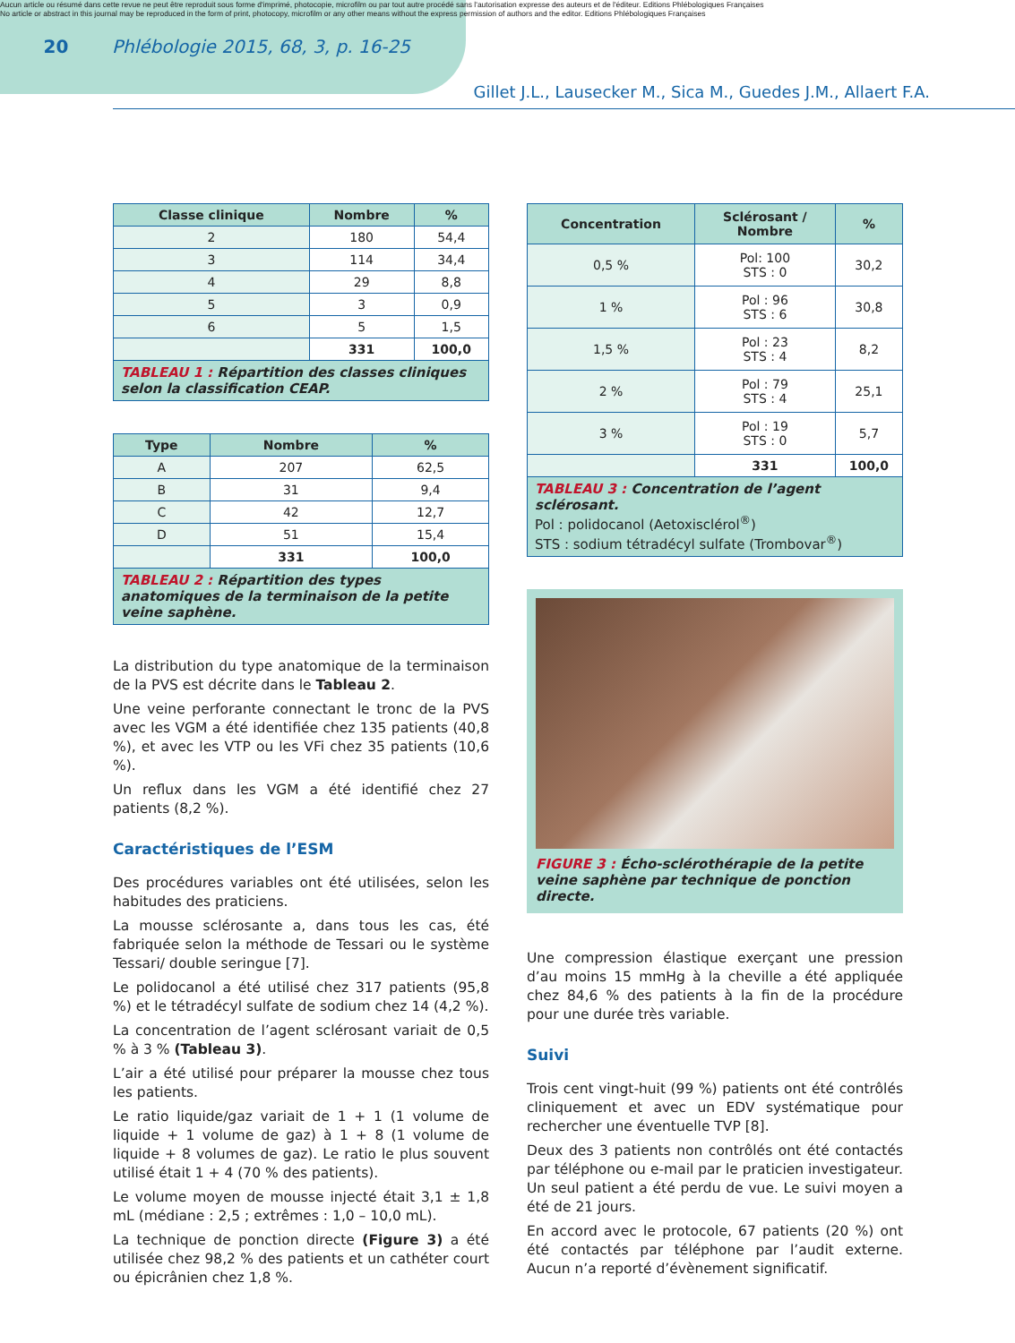Aucun article ou résumé dans cette revue ne peut être reproduit sous forme d'imprimé, photocopie, microfilm ou par tout autre procédé sans l'autorisation expresse des auteurs et de l'éditeur. Editions Phlébologiques Françaises
No article or abstract in this journal may be reproduced in the form of print, photocopy, microfilm or any other means without the express permission of authors and the editor. Editions Phlébologiques Françaises
20 Phlébologie 2015, 68, 3, p. 16-25
Gillet J.L., Lausecker M., Sica M., Guedes J.M., Allaert F.A.
| Classe clinique | Nombre | % |
| --- | --- | --- |
| 2 | 180 | 54,4 |
| 3 | 114 | 34,4 |
| 4 | 29 | 8,8 |
| 5 | 3 | 0,9 |
| 6 | 5 | 1,5 |
| | 331 | 100,0 |
TABLEAU 1 : Répartition des classes cliniques selon la classification CEAP.
| Type | Nombre | % |
| --- | --- | --- |
| A | 207 | 62,5 |
| B | 31 | 9,4 |
| C | 42 | 12,7 |
| D | 51 | 15,4 |
| | 331 | 100,0 |
TABLEAU 2 : Répartition des types anatomiques de la terminaison de la petite veine saphène.
La distribution du type anatomique de la terminaison de la PVS est décrite dans le Tableau 2.
Une veine perforante connectant le tronc de la PVS avec les VGM a été identifiée chez 135 patients (40,8 %), et avec les VTP ou les VFi chez 35 patients (10,6 %).
Un reflux dans les VGM a été identifié chez 27 patients (8,2 %).
Caractéristiques de l’ESM
Des procédures variables ont été utilisées, selon les habitudes des praticiens.
La mousse sclérosante a, dans tous les cas, été fabriquée selon la méthode de Tessari ou le système Tessari/ double seringue [7].
Le polidocanol a été utilisé chez 317 patients (95,8 %) et le tétradécyl sulfate de sodium chez 14 (4,2 %).
La concentration de l’agent sclérosant variait de 0,5 % à 3 % (Tableau 3).
L’air a été utilisé pour préparer la mousse chez tous les patients.
Le ratio liquide/gaz variait de 1 + 1 (1 volume de liquide + 1 volume de gaz) à 1 + 8 (1 volume de liquide + 8 volumes de gaz). Le ratio le plus souvent utilisé était 1 + 4 (70 % des patients).
Le volume moyen de mousse injecté était 3,1 ± 1,8 mL (médiane : 2,5 ; extrêmes : 1,0 – 10,0 mL).
La technique de ponction directe (Figure 3) a été utilisée chez 98,2 % des patients et un cathéter court ou épicrânien chez 1,8 %.
| Concentration | Sclérosant / Nombre | % |
| --- | --- | --- |
| 0,5 % | Pol: 100 STS : 0 | 30,2 |
| 1 % | Pol : 96 STS : 6 | 30,8 |
| 1,5 % | Pol : 23 STS : 4 | 8,2 |
| 2 % | Pol : 79 STS : 4 | 25,1 |
| 3 % | Pol : 19 STS : 0 | 5,7 |
| | 331 | 100,0 |
TABLEAU 3 : Concentration de l’agent sclérosant.
Pol : polidocanol (Aetoxisclérol<sup>®</sup>)
STS : sodium tétradécyl sulfate (Trombovar<sup>®</sup>)
FIGURE 3 : Écho-sclérothérapie de la petite veine saphène par technique de ponction directe.
Une compression élastique exerçant une pression d’au moins 15 mmHg à la cheville a été appliquée chez 84,6 % des patients à la fin de la procédure pour une durée très variable.
Suivi
Trois cent vingt-huit (99 %) patients ont été contrôlés cliniquement et avec un EDV systématique pour rechercher une éventuelle TVP [8].
Deux des 3 patients non contrôlés ont été contactés par téléphone ou e-mail par le praticien investigateur. Un seul patient a été perdu de vue. Le suivi moyen a été de 21 jours.
En accord avec le protocole, 67 patients (20 %) ont été contactés par téléphone par l’audit externe. Aucun n’a reporté d’évènement significatif.